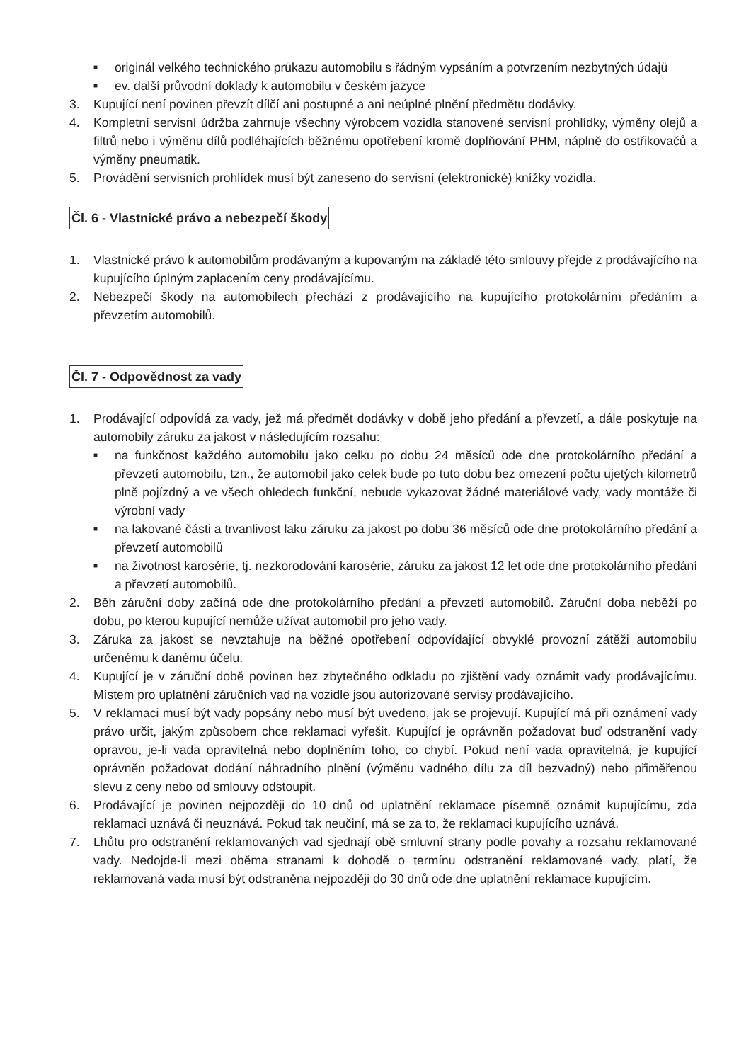■
originál velkého technického průkazu automobilu s řádným vypsáním a potvrzením nezbytných údajů
■
ev. další průvodní doklady k automobilu v českém jazyce
3. Kupující není povinen převzít dílčí ani postupné a ani neúplné plnění předmětu dodávky.
4. Kompletní servisní údržba zahrnuje všechny výrobcem vozidla stanovené servisní prohlídky, výměny olejů a filtrů nebo i výměnu dílů podléhajících běžnému opotřebení kromě doplňování PHM, náplně do ostřikovačů a výměny pneumatik.
5. Provádění servisních prohlídek musí být zaneseno do servisní (elektronické) knížky vozidla.
Čl. 6 - Vlastnické právo a nebezpečí škody
1. Vlastnické právo k automobilům prodávaným a kupovaným na základě této smlouvy přejde z prodávajícího na kupujícího úplným zaplacením ceny prodávajícímu.
2. Nebezpečí škody na automobilech přechází z prodávajícího na kupujícího protokolárním předáním a převzetím automobilů.
Čl. 7 - Odpovědnost za vady
1. Prodávající odpovídá za vady, jež má předmět dodávky v době jeho předání a převzetí, a dále poskytuje na automobily záruku za jakost v následujícím rozsahu:
■
na funkčnost každého automobilu jako celku po dobu 24 měsíců ode dne protokolárního předání a převzetí automobilu, tzn., že automobil jako celek bude po tuto dobu bez omezení počtu ujetých kilometrů plně pojízdný a ve všech ohledech funkční, nebude vykazovat žádné materiálové vady, vady montáže či výrobní vady
■
na lakované části a trvanlivost laku záruku za jakost po dobu 36 měsíců ode dne protokolárního předání a převzetí automobilů
■
na životnost karosérie, tj. nezkorodování karosérie, záruku za jakost 12 let ode dne protokolárního předání a převzetí automobilů.
2. Běh záruční doby začíná ode dne protokolárního předání a převzetí automobilů. Záruční doba neběží po dobu, po kterou kupující nemůže užívat automobil pro jeho vady.
3. Záruka za jakost se nevztahuje na běžné opotřebení odpovídající obvyklé provozní zátěži automobilu určenému k danému účelu.
4. Kupující je v záruční době povinen bez zbytečného odkladu po zjištění vady oznámit vady prodávajícímu. Místem pro uplatnění záručních vad na vozidle jsou autorizované servisy prodávajícího.
5. V reklamaci musí být vady popsány nebo musí být uvedeno, jak se projevují. Kupující má při oznámení vady právo určit, jakým způsobem chce reklamaci vyřešit. Kupující je oprávněn požadovat buď odstranění vady opravou, je-li vada opravitelná nebo doplněním toho, co chybí. Pokud není vada opravitelná, je kupující oprávněn požadovat dodání náhradního plnění (výměnu vadného dílu za díl bezvadný) nebo přiměřenou slevu z ceny nebo od smlouvy odstoupit.
6. Prodávající je povinen nejpozději do 10 dnů od uplatnění reklamace písemně oznámit kupujícímu, zda reklamaci uznává či neuznává. Pokud tak neučiní, má se za to, že reklamaci kupujícího uznává.
7. Lhůtu pro odstranění reklamovaných vad sjednají obě smluvní strany podle povahy a rozsahu reklamované vady. Nedojde-li mezi oběma stranami k dohodě o termínu odstranění reklamované vady, platí, že reklamovaná vada musí být odstraněna nejpozději do 30 dnů ode dne uplatnění reklamace kupujícím.